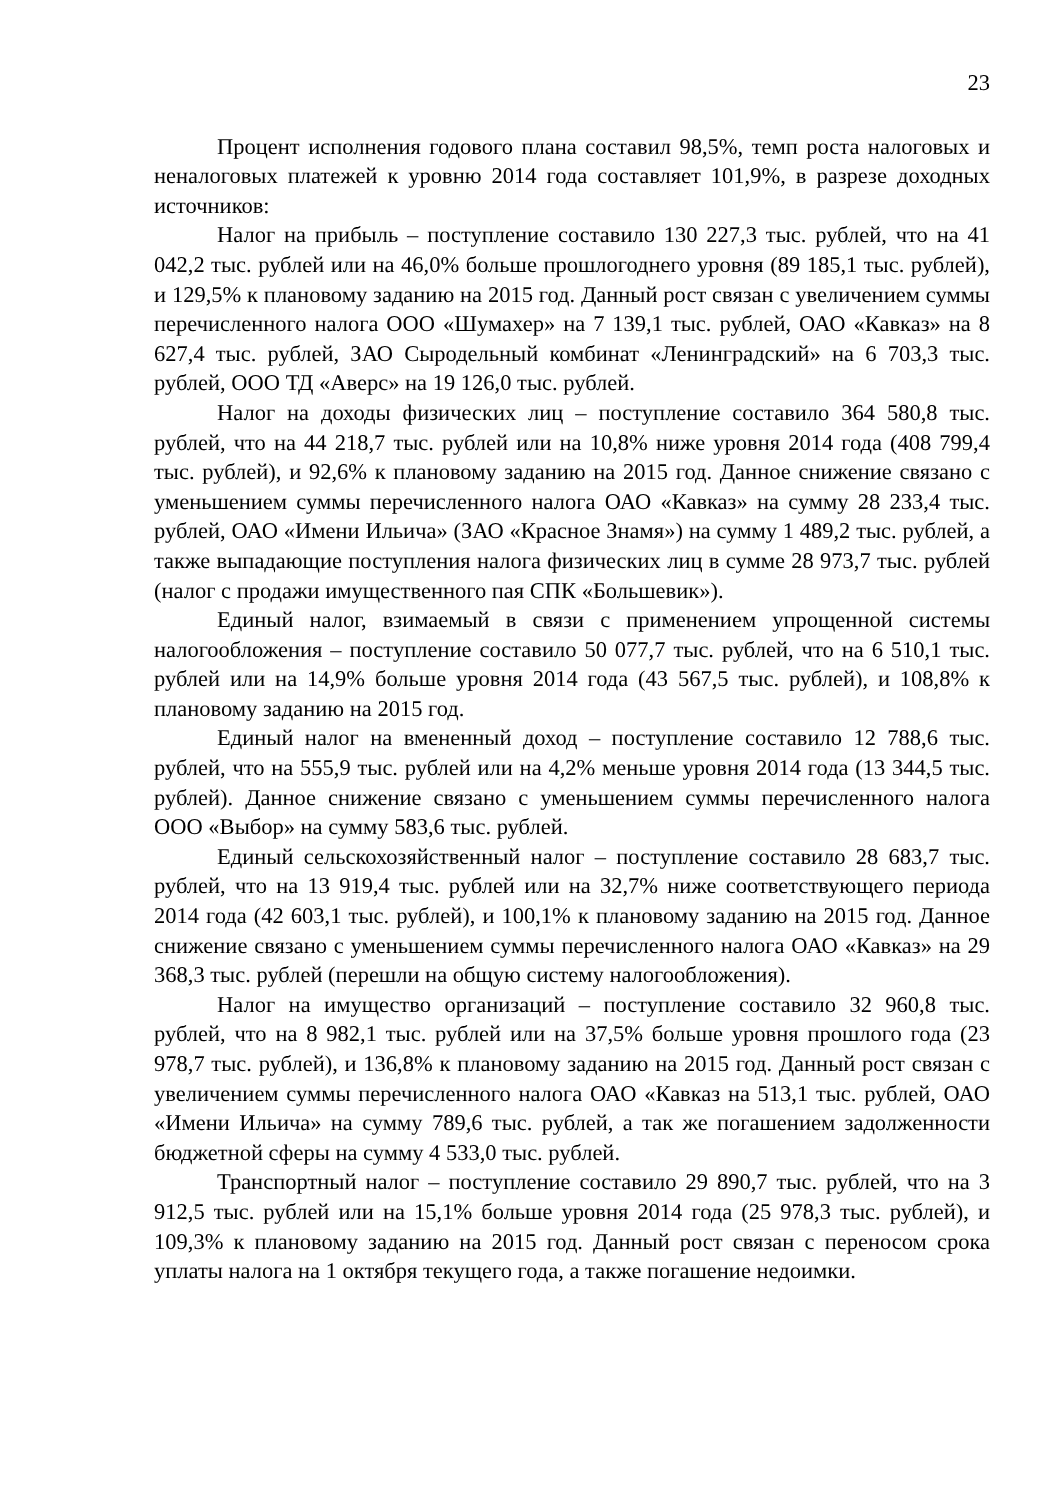23
Процент исполнения годового плана составил 98,5%, темп роста налоговых и неналоговых платежей к уровню 2014 года составляет 101,9%, в разрезе доходных источников:
Налог на прибыль – поступление составило 130 227,3 тыс. рублей, что на 41 042,2 тыс. рублей или на 46,0% больше прошлогоднего уровня (89 185,1 тыс. рублей), и 129,5% к плановому заданию на 2015 год. Данный рост связан с увеличением суммы перечисленного налога ООО «Шумахер» на 7 139,1 тыс. рублей, ОАО «Кавказ» на 8 627,4 тыс. рублей, ЗАО Сыродельный комбинат «Ленинградский» на 6 703,3 тыс. рублей, ООО ТД «Аверс» на 19 126,0 тыс. рублей.
Налог на доходы физических лиц – поступление составило 364 580,8 тыс. рублей, что на 44 218,7 тыс. рублей или на 10,8% ниже уровня 2014 года (408 799,4 тыс. рублей), и 92,6% к плановому заданию на 2015 год. Данное снижение связано с уменьшением суммы перечисленного налога ОАО «Кавказ» на сумму 28 233,4 тыс. рублей, ОАО «Имени Ильича» (ЗАО «Красное Знамя») на сумму 1 489,2 тыс. рублей, а также выпадающие поступления налога физических лиц в сумме 28 973,7 тыс. рублей (налог с продажи имущественного пая СПК «Большевик»).
Единый налог, взимаемый в связи с применением упрощенной системы налогообложения – поступление составило 50 077,7 тыс. рублей, что на 6 510,1 тыс. рублей или на 14,9% больше уровня 2014 года (43 567,5 тыс. рублей), и 108,8% к плановому заданию на 2015 год.
Единый налог на вмененный доход – поступление составило 12 788,6 тыс. рублей, что на 555,9 тыс. рублей или на 4,2% меньше уровня 2014 года (13 344,5 тыс. рублей). Данное снижение связано с уменьшением суммы перечисленного налога ООО «Выбор» на сумму 583,6 тыс. рублей.
Единый сельскохозяйственный налог – поступление составило 28 683,7 тыс. рублей, что на 13 919,4 тыс. рублей или на 32,7% ниже соответствующего периода 2014 года (42 603,1 тыс. рублей), и 100,1% к плановому заданию на 2015 год. Данное снижение связано с уменьшением суммы перечисленного налога ОАО «Кавказ» на 29 368,3 тыс. рублей (перешли на общую систему налогообложения).
Налог на имущество организаций – поступление составило 32 960,8 тыс. рублей, что на 8 982,1 тыс. рублей или на 37,5% больше уровня прошлого года (23 978,7 тыс. рублей), и 136,8% к плановому заданию на 2015 год. Данный рост связан с увеличением суммы перечисленного налога ОАО «Кавказ на 513,1 тыс. рублей, ОАО «Имени Ильича» на сумму 789,6 тыс. рублей, а так же погашением задолженности бюджетной сферы на сумму 4 533,0 тыс. рублей.
Транспортный налог – поступление составило 29 890,7 тыс. рублей, что на 3 912,5 тыс. рублей или на 15,1% больше уровня 2014 года (25 978,3 тыс. рублей), и 109,3% к плановому заданию на 2015 год. Данный рост связан с переносом срока уплаты налога на 1 октября текущего года, а также погашение недоимки.